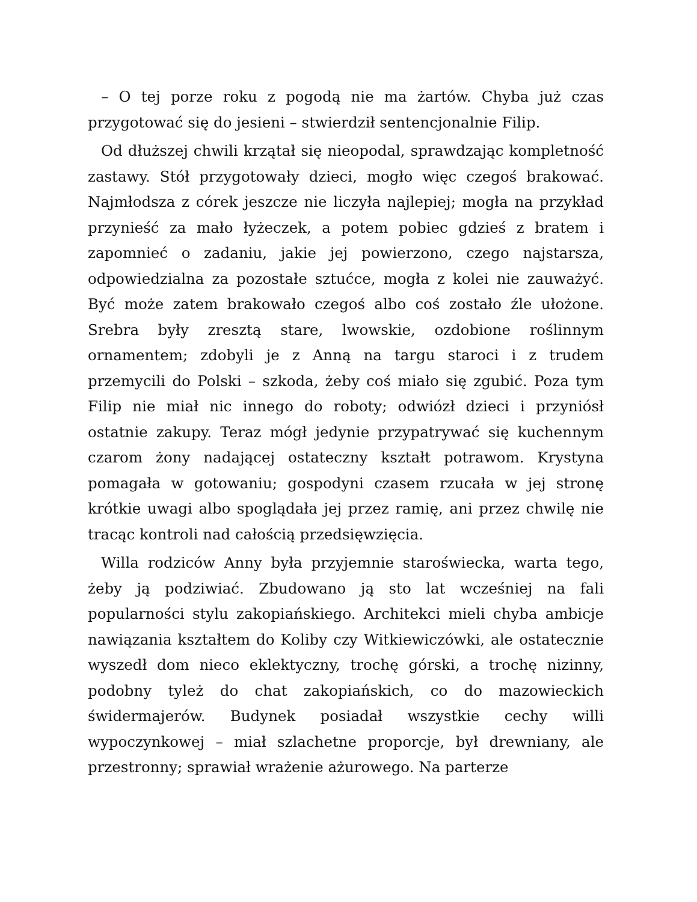– O tej porze roku z pogodą nie ma żartów. Chyba już czas przygotować się do jesieni – stwierdził sentencjonalnie Filip.
Od dłuższej chwili krzątał się nieopodal, sprawdzając kompletność zastawy. Stół przygotowały dzieci, mogło więc czegoś brakować. Najmłodsza z córek jeszcze nie liczyła najlepiej; mogła na przykład przynieść za mało łyżeczek, a potem pobiec gdzieś z bratem i zapomnieć o zadaniu, jakie jej powierzono, czego najstarsza, odpowiedzialna za pozostałe sztućce, mogła z kolei nie zauważyć. Być może zatem brakowało czegoś albo coś zostało źle ułożone. Srebra były zresztą stare, lwowskie, ozdobione roślinnym ornamentem; zdobyli je z Anną na targu staroci i z trudem przemycili do Polski – szkoda, żeby coś miało się zgubić. Poza tym Filip nie miał nic innego do roboty; odwiózł dzieci i przyniósł ostatnie zakupy. Teraz mógł jedynie przypatrywać się kuchennym czarom żony nadającej ostateczny kształt potrawom. Krystyna pomagała w gotowaniu; gospodyni czasem rzucała w jej stronę krótkie uwagi albo spoglądała jej przez ramię, ani przez chwilę nie tracąc kontroli nad całością przedsięwzięcia.
Willa rodziców Anny była przyjemnie staroświecka, warta tego, żeby ją podziwiać. Zbudowano ją sto lat wcześniej na fali popularności stylu zakopiańskiego. Architekci mieli chyba ambicje nawiązania kształtem do Koliby czy Witkiewiczówki, ale ostatecznie wyszedł dom nieco eklektyczny, trochę górski, a trochę nizinny, podobny tyleż do chat zakopiańskich, co do mazowieckich świdermajerów. Budynek posiadał wszystkie cechy willi wypoczynkowej – miał szlachetne proporcje, był drewniany, ale przestronny; sprawiał wrażenie ażurowego. Na parterze